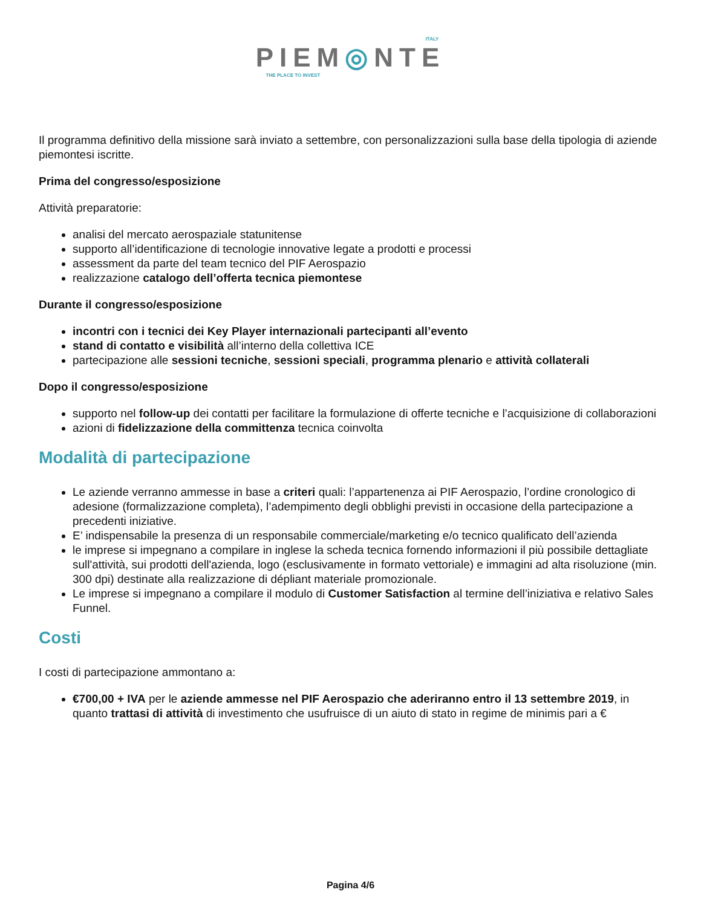ITALY
PIEM◎NTE
THE PLACE TO INVEST
Il programma definitivo della missione sarà inviato a settembre, con personalizzazioni sulla base della tipologia di aziende piemontesi iscritte.
Prima del congresso/esposizione
Attività preparatorie:
analisi del mercato aerospaziale statunitense
supporto all’identificazione di tecnologie innovative legate a prodotti e processi
assessment da parte del team tecnico del PIF Aerospazio
realizzazione catalogo dell’offerta tecnica piemontese
Durante il congresso/esposizione
incontri con i tecnici dei Key Player internazionali partecipanti all’evento
stand di contatto e visibilità all’interno della collettiva ICE
partecipazione alle sessioni tecniche, sessioni speciali, programma plenario e attività collaterali
Dopo il congresso/esposizione
supporto nel follow-up dei contatti per facilitare la formulazione di offerte tecniche e l’acquisizione di collaborazioni
azioni di fidelizzazione della committenza tecnica coinvolta
Modalità di partecipazione
Le aziende verranno ammesse in base a criteri quali: l’appartenenza ai PIF Aerospazio, l’ordine cronologico di adesione (formalizzazione completa), l’adempimento degli obblighi previsti in occasione della partecipazione a precedenti iniziative.
E’ indispensabile la presenza di un responsabile commerciale/marketing e/o tecnico qualificato dell’azienda
le imprese si impegnano a compilare in inglese la scheda tecnica fornendo informazioni il più possibile dettagliate sull'attività, sui prodotti dell'azienda, logo (esclusivamente in formato vettoriale) e immagini ad alta risoluzione (min. 300 dpi) destinate alla realizzazione di dépliant materiale promozionale.
Le imprese si impegnano a compilare il modulo di Customer Satisfaction al termine dell’iniziativa e relativo Sales Funnel.
Costi
I costi di partecipazione ammontano a:
€700,00 + IVA per le aziende ammesse nel PIF Aerospazio che aderiranno entro il 13 settembre 2019, in quanto trattasi di attività di investimento che usufruisce di un aiuto di stato in regime de minimis pari a €
Pagina 4/6